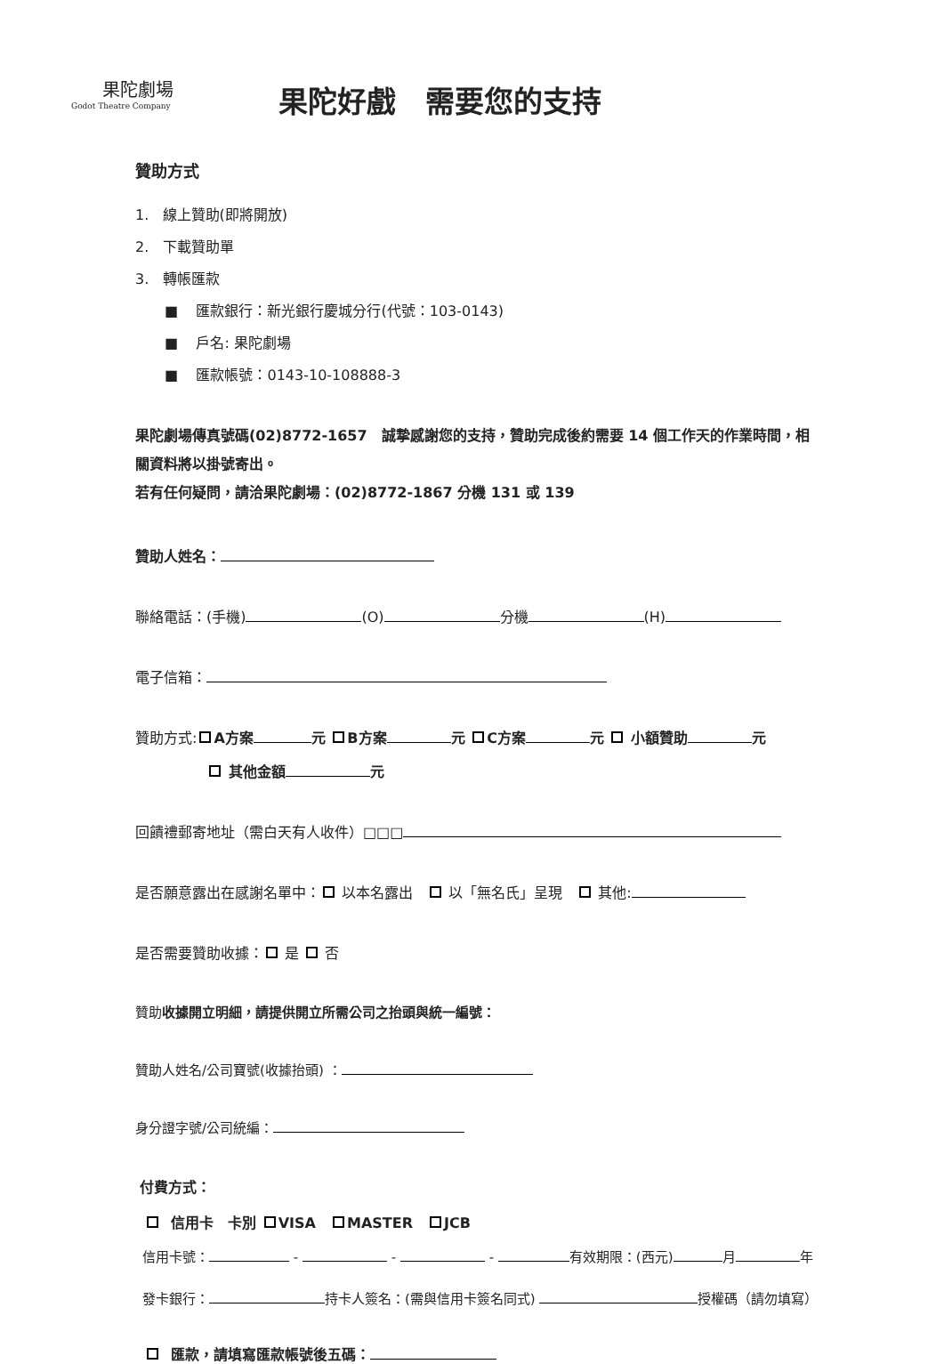果陀劇場
Godot Theatre Company
果陀好戲　需要您的支持
贊助方式
1. 線上贊助(即將開放)
2. 下載贊助單
3. 轉帳匯款
■ 匯款銀行：新光銀行慶城分行(代號：103-0143)
■ 戶名: 果陀劇場
■ 匯款帳號：0143-10-108888-3
果陀劇場傳真號碼(02)8772-1657　誠摯感謝您的支持，贊助完成後約需要 14 個工作天的作業時間，相關資料將以掛號寄出。
若有任何疑問，請洽果陀劇場：(02)8772-1867 分機 131 或 139
贊助人姓名：
聯絡電話：(手機) (O) 分機 (H)
電子信箱：
贊助方式: A方案 元 B方案 元 C方案 元 小額贊助 元
其他金額 元
回饋禮郵寄地址（需白天有人收件）□□□
是否願意露出在感謝名單中： 以本名露出　 以「無名氏」呈現　 其他:
是否需要贊助收據： 是 否
贊助收據開立明細，請提供開立所需公司之抬頭與統一編號：
贊助人姓名/公司寶號(收據抬頭) ：
身分證字號/公司統編：
付費方式：
信用卡　卡別 VISA　 MASTER　 JCB
信用卡號： - - - 有效期限：(西元) 月 年
發卡銀行： 持卡人簽名：(需與信用卡簽名同式) 授權碼（請勿填寫）
匯款，請填寫匯款帳號後五碼：